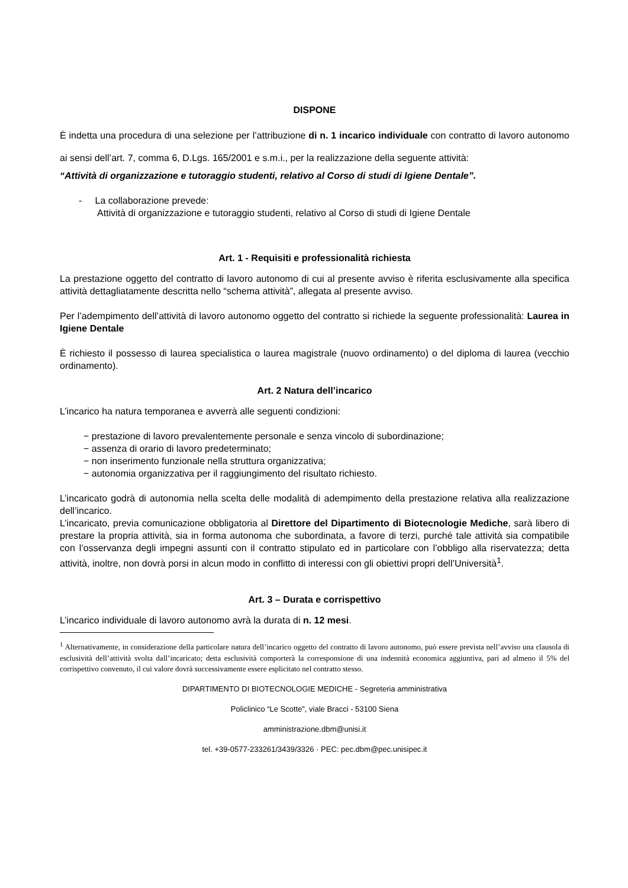DISPONE
È indetta una procedura di una selezione per l’attribuzione di n. 1 incarico individuale con contratto di lavoro autonomo ai sensi dell’art. 7, comma 6, D.Lgs. 165/2001 e s.m.i., per la realizzazione della seguente attività:
“Attività di organizzazione e tutoraggio studenti, relativo al Corso di studi di Igiene Dentale”.
- La collaborazione prevede:
Attività di organizzazione e tutoraggio studenti, relativo al Corso di studi di Igiene Dentale
Art. 1 - Requisiti e professionalità richiesta
La prestazione oggetto del contratto di lavoro autonomo di cui al presente avviso è riferita esclusivamente alla specifica attività dettagliatamente descritta nello “schema attività”, allegata al presente avviso.
Per l’adempimento dell’attività di lavoro autonomo oggetto del contratto si richiede la seguente professionalità: Laurea in Igiene Dentale
È richiesto il possesso di laurea specialistica o laurea magistrale (nuovo ordinamento) o del diploma di laurea (vecchio ordinamento).
Art. 2 Natura dell’incarico
L’incarico ha natura temporanea e avverrà alle seguenti condizioni:
− prestazione di lavoro prevalentemente personale e senza vincolo di subordinazione;
− assenza di orario di lavoro predeterminato;
− non inserimento funzionale nella struttura organizzativa;
− autonomia organizzativa per il raggiungimento del risultato richiesto.
L’incaricato godrà di autonomia nella scelta delle modalità di adempimento della prestazione relativa alla realizzazione dell’incarico.
L’incaricato, previa comunicazione obbligatoria al Direttore del Dipartimento di Biotecnologie Mediche, sarà libero di prestare la propria attività, sia in forma autonoma che subordinata, a favore di terzi, purché tale attività sia compatibile con l’osservanza degli impegni assunti con il contratto stipulato ed in particolare con l’obbligo alla riservatezza; detta attività, inoltre, non dovrà porsi in alcun modo in conflitto di interessi con gli obiettivi propri dell’Università<sup>1</sup>.
Art. 3 – Durata e corrispettivo
L’incarico individuale di lavoro autonomo avrà la durata di n. 12 mesi.
<sup>1</sup> Alternativamente, in considerazione della particolare natura dell’incarico oggetto del contratto di lavoro autonomo, può essere prevista nell’avviso una clausola di esclusività dell’attività svolta dall’incaricato; detta esclusività comporterà la corresponsione di una indennità economica aggiuntiva, pari ad almeno il 5% del corrispettivo convenuto, il cui valore dovrà successivamente essere esplicitato nel contratto stesso.
DIPARTIMENTO DI BIOTECNOLOGIE MEDICHE - Segreteria amministrativa
Policlinico “Le Scotte”, viale Bracci - 53100 Siena
amministrazione.dbm@unisi.it
tel. +39-0577-233261/3439/3326 · PEC: pec.dbm@pec.unisipec.it